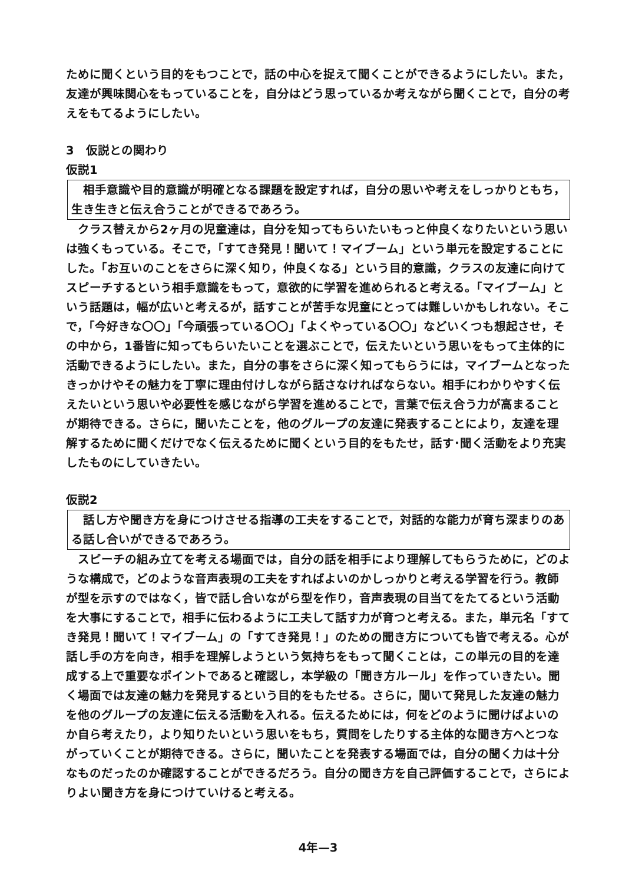ために聞くという目的をもつことで，話の中心を捉えて聞くことができるようにしたい。また，友達が興味関心をもっていることを，自分はどう思っているか考えながら聞くことで，自分の考えをもてるようにしたい。
3　仮説との関わり
仮説1
　相手意識や目的意識が明確となる課題を設定すれば，自分の思いや考えをしっかりともち，生き生きと伝え合うことができるであろう。
　クラス替えから2ヶ月の児童達は，自分を知ってもらいたいもっと仲良くなりたいという思いは強くもっている。そこで，「すてき発見！聞いて！マイブーム」という単元を設定することにした。「お互いのことをさらに深く知り，仲良くなる」という目的意識，クラスの友達に向けてスピーチするという相手意識をもって，意欲的に学習を進められると考える。「マイブーム」という話題は，幅が広いと考えるが，話すことが苦手な児童にとっては難しいかもしれない。そこで，「今好きな〇〇」「今頑張っている〇〇」「よくやっている〇〇」などいくつも想起させ，その中から，1番皆に知ってもらいたいことを選ぶことで，伝えたいという思いをもって主体的に活動できるようにしたい。また，自分の事をさらに深く知ってもらうには，マイブームとなったきっかけやその魅力を丁寧に理由付けしながら話さなければならない。相手にわかりやすく伝えたいという思いや必要性を感じながら学習を進めることで，言葉で伝え合う力が高まることが期待できる。さらに，聞いたことを，他のグループの友達に発表することにより，友達を理解するために聞くだけでなく伝えるために聞くという目的をもたせ，話す･聞く活動をより充実したものにしていきたい。
仮説2
　話し方や聞き方を身につけさせる指導の工夫をすることで，対話的な能力が育ち深まりのある話し合いができるであろう。
　スピーチの組み立てを考える場面では，自分の話を相手により理解してもらうために，どのような構成で，どのような音声表現の工夫をすればよいのかしっかりと考える学習を行う。教師が型を示すのではなく，皆で話し合いながら型を作り，音声表現の目当てをたてるという活動を大事にすることで，相手に伝わるように工夫して話す力が育つと考える。また，単元名「すてき発見！聞いて！マイブーム」の「すてき発見！」のための聞き方についても皆で考える。心が話し手の方を向き，相手を理解しようという気持ちをもって聞くことは，この単元の目的を達成する上で重要なポイントであると確認し，本学級の「聞き方ルール」を作っていきたい。聞く場面では友達の魅力を発見するという目的をもたせる。さらに，聞いて発見した友達の魅力を他のグループの友達に伝える活動を入れる。伝えるためには，何をどのように聞けばよいのか自ら考えたり，より知りたいという思いをもち，質問をしたりする主体的な聞き方へとつながっていくことが期待できる。さらに，聞いたことを発表する場面では，自分の聞く力は十分なものだったのか確認することができるだろう。自分の聞き方を自己評価することで，さらによりよい聞き方を身につけていけると考える。
4年—3